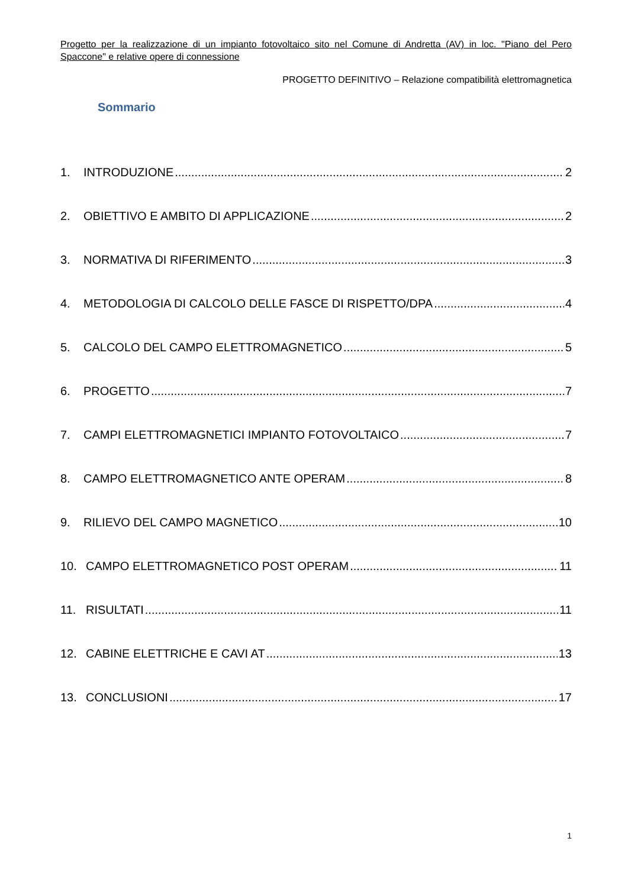Progetto per la realizzazione di un impianto fotovoltaico sito nel Comune di Andretta (AV) in loc. "Piano del Pero Spaccone" e relative opere di connessione
PROGETTO DEFINITIVO – Relazione compatibilità elettromagnetica
Sommario
1. INTRODUZIONE 2
2. OBIETTIVO E AMBITO DI APPLICAZIONE 2
3. NORMATIVA DI RIFERIMENTO 3
4. METODOLOGIA DI CALCOLO DELLE FASCE DI RISPETTO/DPA 4
5. CALCOLO DEL CAMPO ELETTROMAGNETICO 5
6. PROGETTO 7
7. CAMPI ELETTROMAGNETICI IMPIANTO FOTOVOLTAICO 7
8. CAMPO ELETTROMAGNETICO ANTE OPERAM 8
9. RILIEVO DEL CAMPO MAGNETICO 10
10. CAMPO ELETTROMAGNETICO POST OPERAM 11
11. RISULTATI 11
12. CABINE ELETTRICHE E CAVI AT 13
13. CONCLUSIONI 17
1